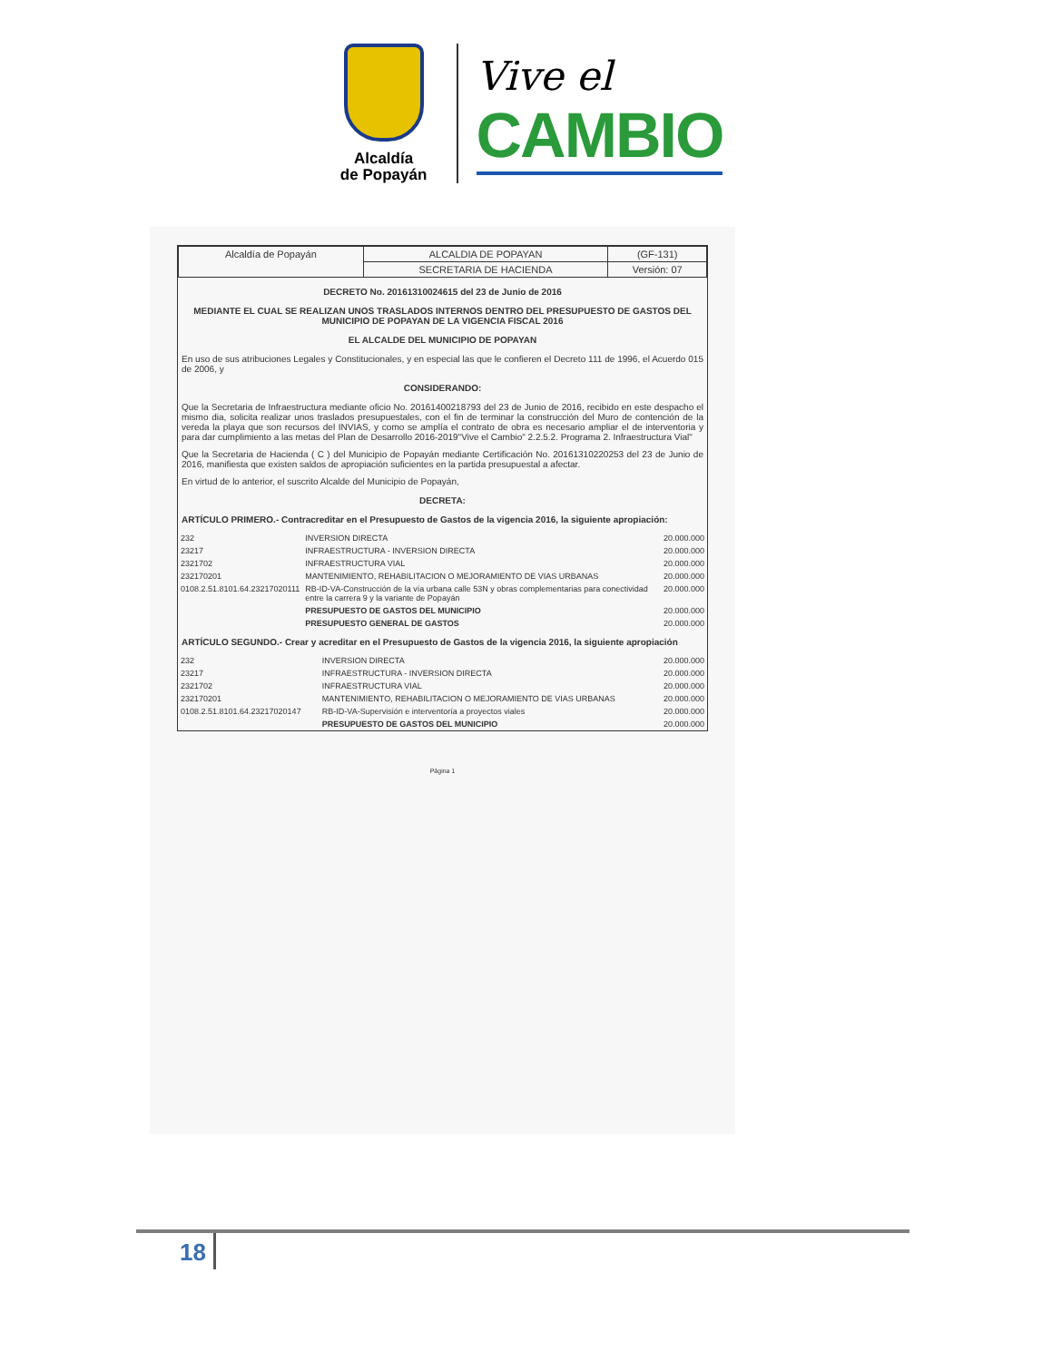Alcaldía
de Popayán
Vive el
CAMBIO
| Alcaldía de Popayán | ALCALDIA DE POPAYAN | (GF-131) |
| | SECRETARIA DE HACIENDA | Versión: 07 |
DECRETO No. 20161310024615 del 23 de Junio de 2016
MEDIANTE EL CUAL SE REALIZAN UNOS TRASLADOS INTERNOS DENTRO DEL PRESUPUESTO DE GASTOS DEL MUNICIPIO DE POPAYAN DE LA VIGENCIA FISCAL 2016
EL ALCALDE DEL MUNICIPIO DE POPAYAN
En uso de sus atribuciones Legales y Constitucionales, y en especial las que le confieren el Decreto 111 de 1996, el Acuerdo 015 de 2006, y
CONSIDERANDO:
Que la Secretaria de Infraestructura mediante oficio No. 20161400218793 del 23 de Junio de 2016, recibido en este despacho el mismo dia, solicita realizar unos traslados presupuestales, con el fin de terminar la construcción del Muro de contención de la vereda la playa que son recursos del INVIAS, y como se amplía el contrato de obra es necesario ampliar el de interventoria y para dar cumplimiento a las metas del Plan de Desarrollo 2016-2019"Vive el Cambio" 2.2.5.2. Programa 2. Infraestructura Vial"
Que la Secretaria de Hacienda ( C ) del Municipio de Popayán mediante Certificación No. 20161310220253 del 23 de Junio de 2016, manifiesta que existen saldos de apropiación suficientes en la partida presupuestal a afectar.
En virtud de lo anterior, el suscrito Alcalde del Municipio de Popayán,
DECRETA:
ARTÍCULO PRIMERO.- Contracreditar en el Presupuesto de Gastos de la vigencia 2016, la siguiente apropiación:
| 232 | INVERSION DIRECTA | 20.000.000 |
| 23217 | INFRAESTRUCTURA - INVERSION DIRECTA | 20.000.000 |
| 2321702 | INFRAESTRUCTURA VIAL | 20.000.000 |
| 232170201 | MANTENIMIENTO, REHABILITACION O MEJORAMIENTO DE VIAS URBANAS | 20.000.000 |
| 0108.2.51.8101.64.23217020111 | RB-ID-VA-Construcción de la vía urbana calle 53N y obras complementarias para conectividad entre la carrera 9 y la variante de Popayán | 20.000.000 |
| | PRESUPUESTO DE GASTOS DEL MUNICIPIO | 20.000.000 |
| | PRESUPUESTO GENERAL DE GASTOS | 20.000.000 |
ARTÍCULO SEGUNDO.- Crear y acreditar en el Presupuesto de Gastos de la vigencia 2016, la siguiente apropiación
| 232 | INVERSION DIRECTA | 20.000.000 |
| 23217 | INFRAESTRUCTURA - INVERSION DIRECTA | 20.000.000 |
| 2321702 | INFRAESTRUCTURA VIAL | 20.000.000 |
| 232170201 | MANTENIMIENTO, REHABILITACION O MEJORAMIENTO DE VIAS URBANAS | 20.000.000 |
| 0108.2.51.8101.64.23217020147 | RB-ID-VA-Supervisión e interventoría a proyectos viales | 20.000.000 |
| | PRESUPUESTO DE GASTOS DEL MUNICIPIO | 20.000.000 |
Página 1
18